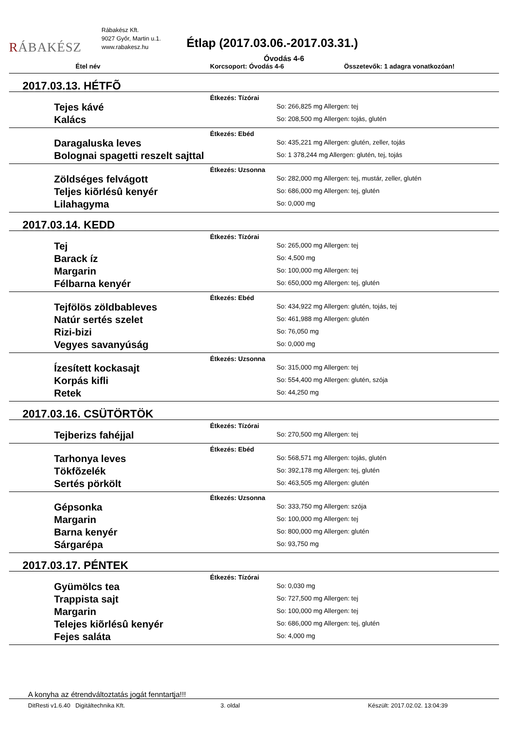RÁBAKÉSZ
Rábakész Kft.
9027 Győr, Martin u.1.
www.rabakesz.hu
Étlap (2017.03.06.-2017.03.31.)
Óvodás 4-6
Étel név Korcsoport: Óvodás 4-6 Összetevők: 1 adagra vonatkozóan!
2017.03.13. HÉTFÕ
Étkezés: Tízórai
| Tejes kávé | So: 266,825 mg Allergen: tej |
| Kalács | So: 208,500 mg Allergen: tojás, glutén |
Étkezés: Ebéd
| Daragaluska leves | So: 435,221 mg Allergen: glutén, zeller, tojás |
| Bolognai spagetti reszelt sajttal | So: 1 378,244 mg Allergen: glutén, tej, tojás |
Étkezés: Uzsonna
| Zöldséges felvágott | So: 282,000 mg Allergen: tej, mustár, zeller, glutén |
| Teljes kiõrlésû kenyér | So: 686,000 mg Allergen: tej, glutén |
| Lilahagyma | So: 0,000 mg |
2017.03.14. KEDD
Étkezés: Tízórai
| Tej | So: 265,000 mg Allergen: tej |
| Barack íz | So: 4,500 mg |
| Margarin | So: 100,000 mg Allergen: tej |
| Félbarna kenyér | So: 650,000 mg Allergen: tej, glutén |
Étkezés: Ebéd
| Tejfölös zöldbableves | So: 434,922 mg Allergen: glutén, tojás, tej |
| Natúr sertés szelet | So: 461,988 mg Allergen: glutén |
| Rizi-bizi | So: 76,050 mg |
| Vegyes savanyúság | So: 0,000 mg |
Étkezés: Uzsonna
| Ízesített kockasajt | So: 315,000 mg Allergen: tej |
| Korpás kifli | So: 554,400 mg Allergen: glutén, szója |
| Retek | So: 44,250 mg |
2017.03.16. CSÜTÖRTÖK
Étkezés: Tízórai
| Tejberizs fahéjjal | So: 270,500 mg Allergen: tej |
Étkezés: Ebéd
| Tarhonya leves | So: 568,571 mg Allergen: tojás, glutén |
| Tökfõzelék | So: 392,178 mg Allergen: tej, glutén |
| Sertés pörkölt | So: 463,505 mg Allergen: glutén |
Étkezés: Uzsonna
| Gépsonka | So: 333,750 mg Allergen: szója |
| Margarin | So: 100,000 mg Allergen: tej |
| Barna kenyér | So: 800,000 mg Allergen: glutén |
| Sárgarépa | So: 93,750 mg |
2017.03.17. PÉNTEK
Étkezés: Tízórai
| Gyümölcs tea | So: 0,030 mg |
| Trappista sajt | So: 727,500 mg Allergen: tej |
| Margarin | So: 100,000 mg Allergen: tej |
| Telejes kiõrlésû kenyér | So: 686,000 mg Allergen: tej, glutén |
| Fejes saláta | So: 4,000 mg |
A konyha az étrendváltoztatás jogát fenntartja!!!
DitResti v1.6.40 Digitáltechnika Kft. 3. oldal Készült: 2017.02.02. 13:04:39